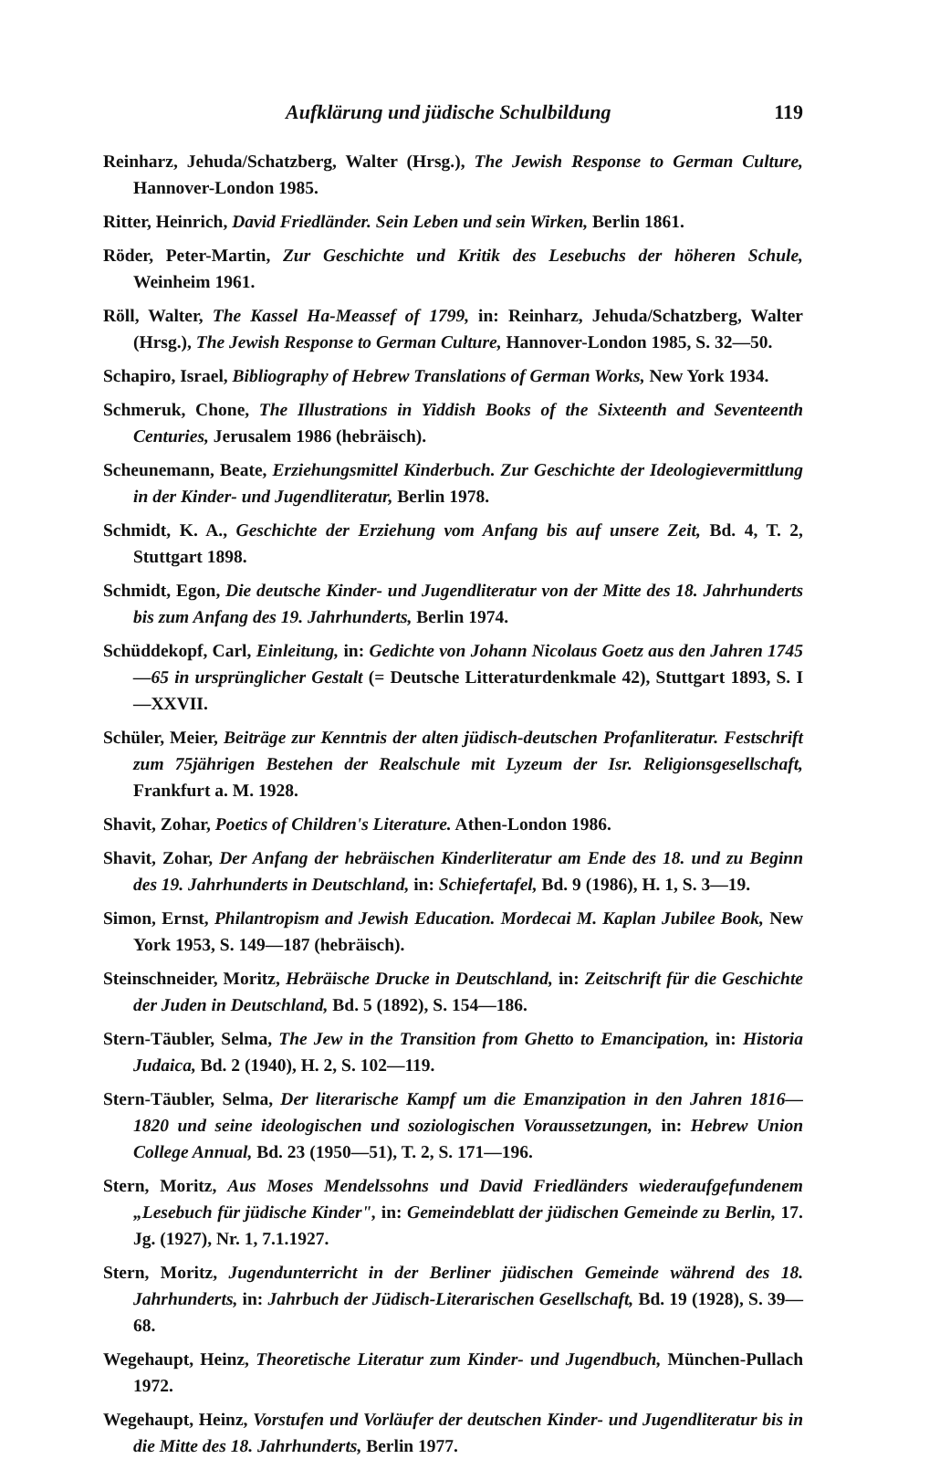Aufklärung und jüdische Schulbildung 119
Reinharz, Jehuda/Schatzberg, Walter (Hrsg.), The Jewish Response to German Culture, Hannover-London 1985.
Ritter, Heinrich, David Friedländer. Sein Leben und sein Wirken, Berlin 1861.
Röder, Peter-Martin, Zur Geschichte und Kritik des Lesebuchs der höheren Schule, Weinheim 1961.
Röll, Walter, The Kassel Ha-Meassef of 1799, in: Reinharz, Jehuda/Schatzberg, Walter (Hrsg.), The Jewish Response to German Culture, Hannover-London 1985, S. 32—50.
Schapiro, Israel, Bibliography of Hebrew Translations of German Works, New York 1934.
Schmeruk, Chone, The Illustrations in Yiddish Books of the Sixteenth and Seventeenth Centuries, Jerusalem 1986 (hebräisch).
Scheunemann, Beate, Erziehungsmittel Kinderbuch. Zur Geschichte der Ideologievermittlung in der Kinder- und Jugendliteratur, Berlin 1978.
Schmidt, K. A., Geschichte der Erziehung vom Anfang bis auf unsere Zeit, Bd. 4, T. 2, Stuttgart 1898.
Schmidt, Egon, Die deutsche Kinder- und Jugendliteratur von der Mitte des 18. Jahrhunderts bis zum Anfang des 19. Jahrhunderts, Berlin 1974.
Schüddekopf, Carl, Einleitung, in: Gedichte von Johann Nicolaus Goetz aus den Jahren 1745—65 in ursprünglicher Gestalt (= Deutsche Litteraturdenkmale 42), Stuttgart 1893, S. I—XXVII.
Schüler, Meier, Beiträge zur Kenntnis der alten jüdisch-deutschen Profanliteratur. Festschrift zum 75jährigen Bestehen der Realschule mit Lyzeum der Isr. Religionsgesellschaft, Frankfurt a. M. 1928.
Shavit, Zohar, Poetics of Children's Literature. Athen-London 1986.
Shavit, Zohar, Der Anfang der hebräischen Kinderliteratur am Ende des 18. und zu Beginn des 19. Jahrhunderts in Deutschland, in: Schiefertafel, Bd. 9 (1986), H. 1, S. 3—19.
Simon, Ernst, Philantropism and Jewish Education. Mordecai M. Kaplan Jubilee Book, New York 1953, S. 149—187 (hebräisch).
Steinschneider, Moritz, Hebräische Drucke in Deutschland, in: Zeitschrift für die Geschichte der Juden in Deutschland, Bd. 5 (1892), S. 154—186.
Stern-Täubler, Selma, The Jew in the Transition from Ghetto to Emancipation, in: Historia Judaica, Bd. 2 (1940), H. 2, S. 102—119.
Stern-Täubler, Selma, Der literarische Kampf um die Emanzipation in den Jahren 1816—1820 und seine ideologischen und soziologischen Voraussetzungen, in: Hebrew Union College Annual, Bd. 23 (1950—51), T. 2, S. 171—196.
Stern, Moritz, Aus Moses Mendelssohns und David Friedländers wiederaufgefundenem „Lesebuch für jüdische Kinder", in: Gemeindeblatt der jüdischen Gemeinde zu Berlin, 17. Jg. (1927), Nr. 1, 7.1.1927.
Stern, Moritz, Jugendunterricht in der Berliner jüdischen Gemeinde während des 18. Jahrhunderts, in: Jahrbuch der Jüdisch-Literarischen Gesellschaft, Bd. 19 (1928), S. 39—68.
Wegehaupt, Heinz, Theoretische Literatur zum Kinder- und Jugendbuch, München-Pullach 1972.
Wegehaupt, Heinz, Vorstufen und Vorläufer der deutschen Kinder- und Jugendliteratur bis in die Mitte des 18. Jahrhunderts, Berlin 1977.